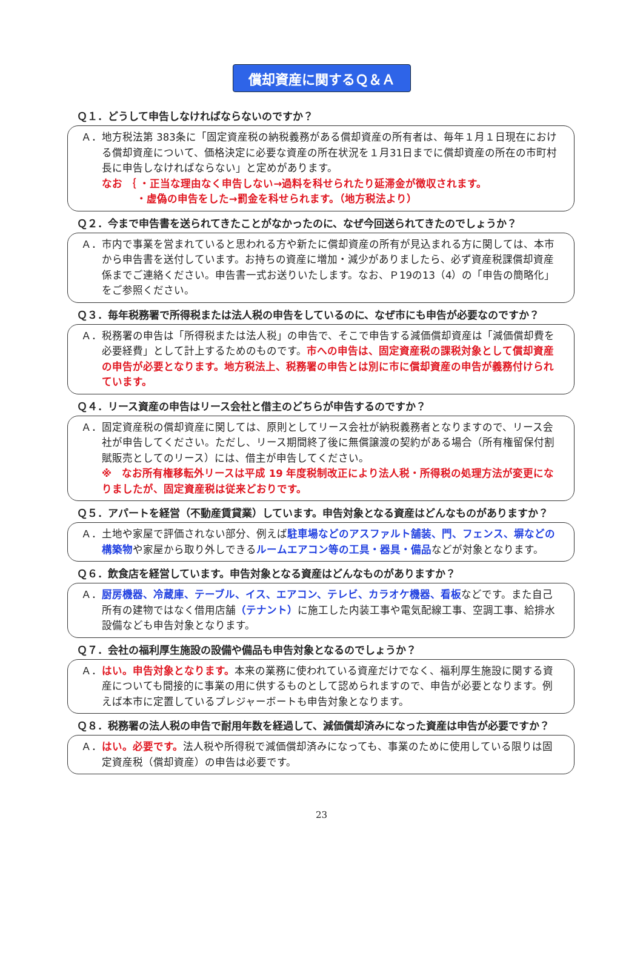償却資産に関するＱ＆Ａ
Ｑ１．どうして申告しなければならないのですか？
Ａ．地方税法第 383条に「固定資産税の納税義務がある償却資産の所有者は、毎年１月１日現在における償却資産について、価格決定に必要な資産の所在状況を１月31日までに償却資産の所在の市町村長に申告しなければならない」と定めがあります。
なお ｛ ・正当な理由なく申告しない→過料を科せられたり延滞金が徴収されます。
　　　 ・虚偽の申告をした→罰金を科せられます。（地方税法より）
Ｑ２．今まで申告書を送られてきたことがなかったのに、なぜ今回送られてきたのでしょうか？
Ａ．市内で事業を営まれていると思われる方や新たに償却資産の所有が見込まれる方に関しては、本市から申告書を送付しています。お持ちの資産に増加・減少がありましたら、必ず資産税課償却資産係までご連絡ください。申告書一式お送りいたします。なお、Ｐ19の13（4）の「申告の簡略化」をご参照ください。
Ｑ３．毎年税務署で所得税または法人税の申告をしているのに、なぜ市にも申告が必要なのですか？
Ａ．税務署の申告は「所得税または法人税」の申告で、そこで申告する減価償却資産は「減価償却費を必要経費」として計上するためのものです。市への申告は、固定資産税の課税対象として償却資産の申告が必要となります。地方税法上、税務署の申告とは別に市に償却資産の申告が義務付けられています。
Ｑ４．リース資産の申告はリース会社と借主のどちらが申告するのですか？
Ａ．固定資産税の償却資産に関しては、原則としてリース会社が納税義務者となりますので、リース会社が申告してください。ただし、リース期間終了後に無償譲渡の契約がある場合（所有権留保付割賦販売としてのリース）には、借主が申告してください。
※　なお所有権移転外リースは平成 19 年度税制改正により法人税・所得税の処理方法が変更になりましたが、固定資産税は従来どおりです。
Ｑ５．アパートを経営（不動産賃貸業）しています。申告対象となる資産はどんなものがありますか？
Ａ．土地や家屋で評価されない部分、例えば駐車場などのアスファルト舗装、門、フェンス、塀などの構築物や家屋から取り外しできるルームエアコン等の工具・器具・備品などが対象となります。
Ｑ６．飲食店を経営しています。申告対象となる資産はどんなものがありますか？
Ａ．厨房機器、冷蔵庫、テーブル、イス、エアコン、テレビ、カラオケ機器、看板などです。また自己所有の建物ではなく借用店舗（テナント）に施工した内装工事や電気配線工事、空調工事、給排水設備なども申告対象となります。
Ｑ７．会社の福利厚生施設の設備や備品も申告対象となるのでしょうか？
Ａ．はい。申告対象となります。本来の業務に使われている資産だけでなく、福利厚生施設に関する資産についても間接的に事業の用に供するものとして認められますので、申告が必要となります。例えば本市に定置しているプレジャーボートも申告対象となります。
Ｑ８．税務署の法人税の申告で耐用年数を経過して、減価償却済みになった資産は申告が必要ですか？
Ａ．はい。必要です。法人税や所得税で減価償却済みになっても、事業のために使用している限りは固定資産税（償却資産）の申告は必要です。
23